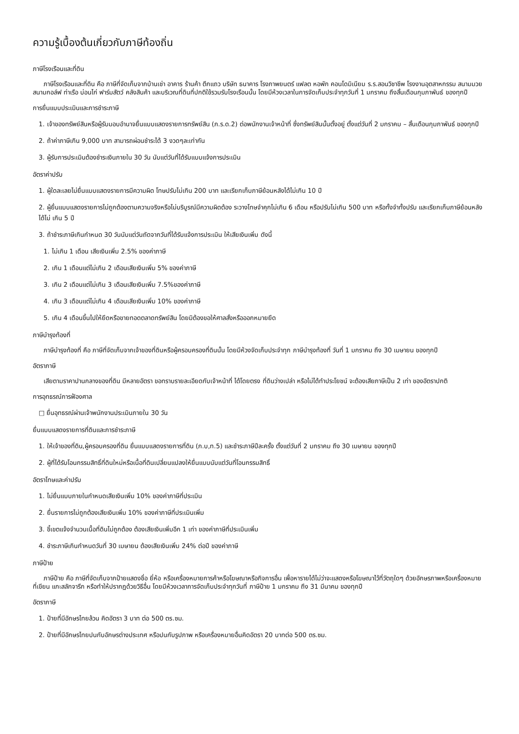ความรู้เบื้องต้นเกี่ยวกับภาษีท้องถิ่น
ภาษีโรงเรือนและที่ดิน
ภาษีโรงเรือนและที่ดิน คือ ภาษีที่จัดเก็บจากบ้านเช่า อาคาร ร้านค้า ตึกแถว บริษัท ธนาคาร โรงภาพยนตร์ แฟลต หอพัก คอนโดมิเนียม ร.ร.สอนวิชาชีพ โรงงานอุตสาหกรรม สนามมวย สนามกอล์ฟ ท่าเรือ บ่อนไก่ ฟาร์มสัตว์ คลังสินค้า และบริเวณที่ดินที่ปกติใช้รวมรับโรงเรือนนั้น โดยมีห้วงเวลาในการจัดเก็บประจำทุกวันที่ 1 มกราคม ถึงสิ้นเดือนกุมภาพันธ์ ของทุกปี
การยื่นแบบประเมินและการชำระภาษี
1. เจ้าของทรัพย์สินหรือผู้รับมอบอำนาจยื่นแบบแสดงรายการทรัพย์สิน (ภ.ร.ด.2) ต่อพนักงานเจ้าหน้าที่ ซึ่งทรัพย์สินนั้นตั้งอยู่ ตั้งแต่วันที่ 2 มกราคม – สิ้นเดือนกุมภาพันธ์ ของทุกปี
2. ถ้าค่าภาษีเกิน 9,000 บาท สามารถผ่อนชำระได้ 3 งวดๆละเท่ากัน
3. ผู้รับการประเมินต้องชำระเงินภายใน 30 วัน นับแต่วันที่ได้รับแบบแจ้งการประเมิน
อัตราค่าปรับ
1. ผู้ใดละเลยไม่ยื่นแบบแสดงรายการมีความผิด โทษปรับไม่เกิน 200 บาท และเรียกเก็บภาษีย้อนหลังได้ไม่เกิน 10 ปี
2. ผู้ยื่นแบบแสดงรายการไม่ถูกต้องตามความจริงหรือไม่บริบูรณ์มีความผิดต้อง ระวางโทษจำคุกไม่เกิน 6 เดือน หรือปรับไม่เกิน 500 บาท หรือทั้งจำทั้งปรับ และเรียกเก็บภาษีย้อนหลังได้ไม่ เกิน 5 ปี
3. ถ้าชำระภาษีเกินกำหนด 30 วันนับแต่วันถัดจากวันที่ได้รับแจ้งการประเมิน ให้เสียเงินเพิ่ม ดังนี้
1. ไม่เกิน 1 เดือน เสียเงินเพิ่ม 2.5% ของค่าภาษี
2. เกิน 1 เดือนแต่ไม่เกิน 2 เดือนเสียเงินเพิ่ม 5% ของค่าภาษี
3. เกิน 2 เดือนแต่ไม่เกิน 3 เดือนเสียเงินเพิ่ม 7.5%ของค่าภาษี
4. เกิน 3 เดือนแต่ไม่เกิน 4 เดือนเสียเงินเพิ่ม 10% ของค่าภาษี
5. เกิน 4 เดือนขึ้นไปให้ยึดหรือขายทอดตลาดทรัพย์สิน โดยมิต้องขอให้ศาลสั่งหรือออกหมายยึด
ภาษีบำรุงท้องที่
ภาษีบำรุงท้องที่ คือ ภาษีที่จัดเก็บจากเจ้าของที่ดินหรือผู้ครอบครองที่ดินนั้น โดยมีห้วงจัดเก็บประจำทุก ภาษีบำรุงท้องที่ วันที่ 1 มกราคม ถึง 30 เมษายน ของทุกปี
อัตราภาษี
เสียตามราคาปานกลางของที่ดิน มีหลายอัตรา ขอทราบรายละเอียดกับเจ้าหน้าที่ ได้โดยตรง ที่ดินว่างเปล่า หรือไม่ได้ทำประโยชน์ จะต้องเสียภาษีเป็น 2 เท่า ของอัตราปกติ
การอุทธรณ์การฟ้องศาล
□ ยื่นอุทธรณ์ผ่านเจ้าพนักงานประเมินภายใน 30 วัน
ยื่นแบบแสดงรายการที่ดินและการชำระภาษี
1. ให้เจ้าของที่ดิน,ผู้ครอบครองที่ดิน ยื่นแบบแสดงรายการที่ดิน (ภ.บ,ท.5) และชำระภาษีปีละครั้ง ตั้งแต่วันที่ 2 มกราคม ถึง 30 เมษายน ของทุกปี
2. ผู้ที่ได้รับโอนกรรมสิทธิ์ที่ดินใหม่หรือเนื้อที่ดินเปลี่ยนแปลงให้ยื่นแบบนับแต่วันที่โอนกรรมสิทธิ์
อัตราโทษและค่าปรับ
1. ไม่ยื่นแบบภายในกำหนดเสียเงินเพิ่ม 10% ของค่าภาษีที่ประเมิน
2. ยื่นรายการไม่ถูกต้องเสียเงินเพิ่ม 10% ของค่าภาษีที่ประเมินเพิ่ม
3. ชี้เขตแจ้งจำนวนเนื้อที่ดินไม่ถูกต้อง ต้องเสียเงินเพิ่มอีก 1 เท่า ของค่าภาษีที่ประเมินเพิ่ม
4. ชำระภาษีเกินกำหนดวันที่ 30 เมษายน ต้องเสียเงินเพิ่ม 24% ต่อปี ของค่าภาษี
ภาษีป้าย
ภาษีป้าย คือ ภาษีที่จัดเก็บจากป้ายแสดงชื่อ ยี่ห้อ หรือเครื่องหมายการค้าหรือโฆษณาหรือกิจการอื่น เพื่อหารายได้ไม่ว่าจะแสดงหรือโฆษณาไว้ที่วัตถุใดๆ ด้วยอักษรภาพหรือเครื่องหมายที่เขียน แกะสลักจารึก หรือทำให้ปรากฏด้วยวิธีอื่น โดยมีห้วงเวลาการจัดเก็บประจำทุกวันที่ ภาษีป้าย 1 มกราคม ถึง 31 มีนาคม ของทุกปี
อัตราภาษี
1. ป้ายที่มีอักษรไทยล้วน คิดอัตรา 3 บาท ต่อ 500 ตร.ซม.
2. ป้ายที่มีอักษรไทยปนกับอักษรต่างประเทศ หรือปนกับรูปภาพ หรือเครื่องหมายอื่นคิดอัตรา 20 บาทต่อ 500 ตร.ซม.